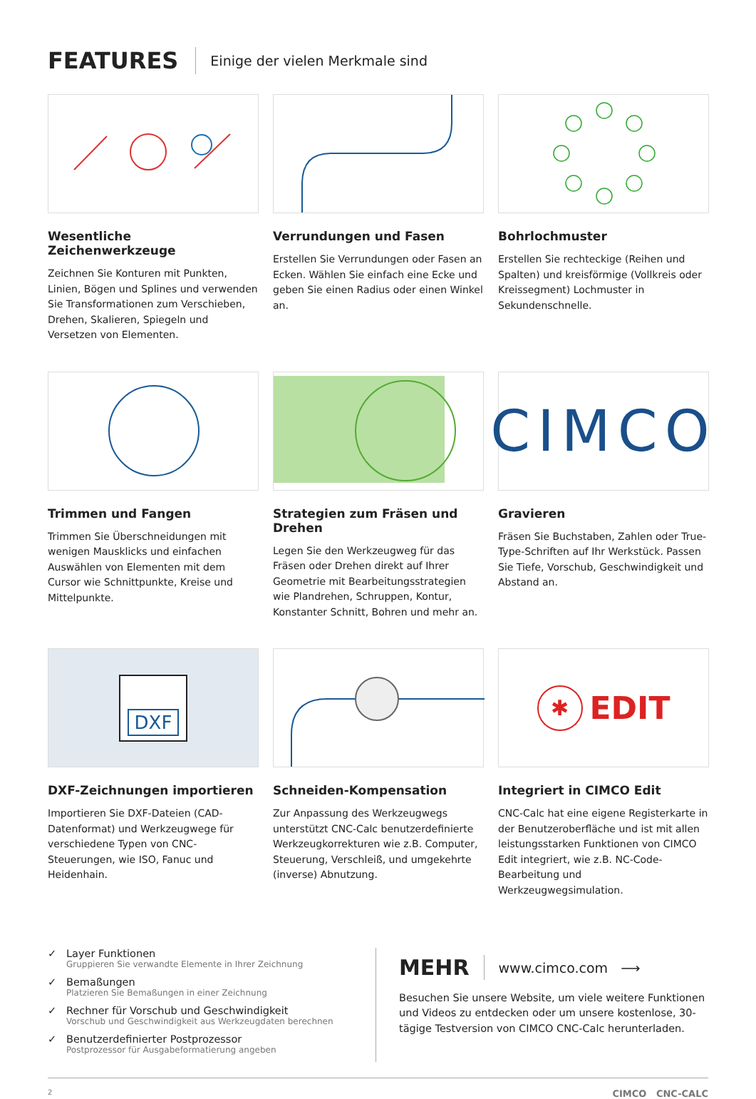FEATURES
Einige der vielen Merkmale sind
Wesentliche Zeichenwerkzeuge
Zeichnen Sie Konturen mit Punkten, Linien, Bögen und Splines und verwenden Sie Transformationen zum Verschieben, Drehen, Skalieren, Spiegeln und Versetzen von Elementen.
Verrundungen und Fasen
Erstellen Sie Verrundungen oder Fasen an Ecken. Wählen Sie einfach eine Ecke und geben Sie einen Radius oder einen Winkel an.
Bohrlochmuster
Erstellen Sie rechteckige (Reihen und Spalten) und kreisförmige (Vollkreis oder Kreissegment) Lochmuster in Sekundenschnelle.
Trimmen und Fangen
Trimmen Sie Überschneidungen mit wenigen Mausklicks und einfachen Auswählen von Elementen mit dem Cursor wie Schnittpunkte, Kreise und Mittelpunkte.
Strategien zum Fräsen und Drehen
Legen Sie den Werkzeugweg für das Fräsen oder Drehen direkt auf Ihrer Geometrie mit Bearbeitungsstrategien wie Plandrehen, Schruppen, Kontur, Konstanter Schnitt, Bohren und mehr an.
CIMCO
Gravieren
Fräsen Sie Buchstaben, Zahlen oder True-Type-Schriften auf Ihr Werkstück. Passen Sie Tiefe, Vorschub, Geschwindigkeit und Abstand an.
DXF
DXF-Zeichnungen importieren
Importieren Sie DXF-Dateien (CAD-Datenformat) und Werkzeugwege für verschiedene Typen von CNC-Steuerungen, wie ISO, Fanuc und Heidenhain.
Schneiden-Kompensation
Zur Anpassung des Werkzeugwegs unterstützt CNC-Calc benutzerdefinierte Werkzeugkorrekturen wie z.B. Computer, Steuerung, Verschleiß, und umgekehrte (inverse) Abnutzung.
✱ EDIT
Integriert in CIMCO Edit
CNC-Calc hat eine eigene Registerkarte in der Benutzeroberfläche und ist mit allen leistungsstarken Funktionen von CIMCO Edit integriert, wie z.B. NC-Code-Bearbeitung und Werkzeugwegsimulation.
✓ Layer Funktionen
Gruppieren Sie verwandte Elemente in Ihrer Zeichnung
✓ Bemaßungen
Platzieren Sie Bemaßungen in einer Zeichnung
✓ Rechner für Vorschub und Geschwindigkeit
Vorschub und Geschwindigkeit aus Werkzeugdaten berechnen
✓ Benutzerdefinierter Postprozessor
Postprozessor für Ausgabeformatierung angeben
MEHR
www.cimco.com ⟶
Besuchen Sie unsere Website, um viele weitere Funktionen und Videos zu entdecken oder um unsere kostenlose, 30-tägige Testversion von CIMCO CNC-Calc herunterladen.
2 CIMCO CNC-CALC